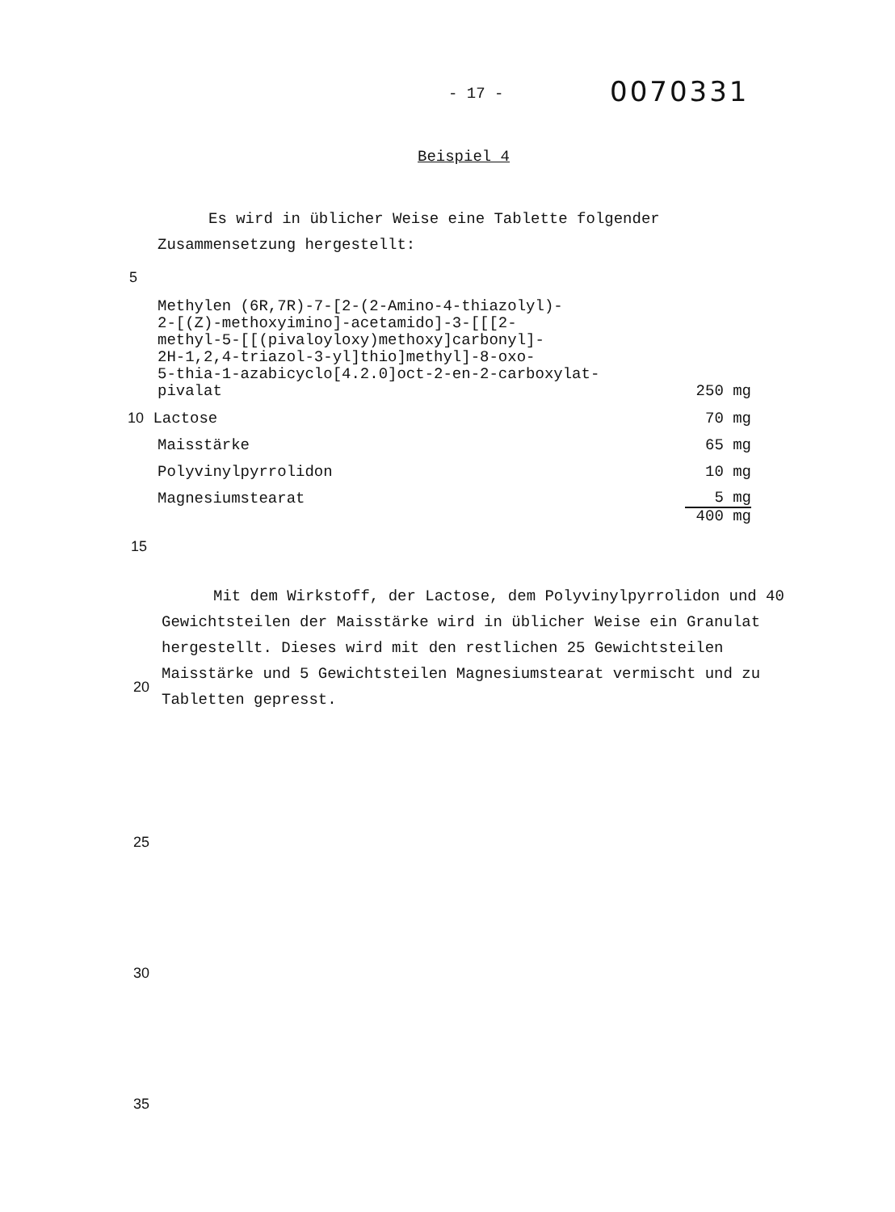- 17 -
0070331
Beispiel 4
Es wird in üblicher Weise eine Tablette folgender
Zusammensetzung hergestellt:
5
| Methylen (6R,7R)-7-[2-(2-Amino-4-thiazolyl)- 2-[(Z)-methoxyimino]-acetamido]-3-[[[2- methyl-5-[[(pivaloyloxy)methoxy]carbonyl]- 2H-1,2,4-triazol-3-yl]thio]methyl]-8-oxo- 5-thia-1-azabicyclo[4.2.0]oct-2-en-2-carboxylat- pivalat | 250 mg |
| 10 Lactose | 70 mg |
| Maisstärke | 65 mg |
| Polyvinylpyrrolidon | 10 mg |
| Magnesiumstearat | 5 mg |
| | 400 mg |
15
Mit dem Wirkstoff, der Lactose, dem Polyvinylpyrrolidon und 40 Gewichtsteilen der Maisstärke wird in üblicher Weise ein Granulat hergestellt. Dieses wird mit den restlichen 25 Gewichtsteilen Maisstärke und 5 Gewichtsteilen Magnesiumstearat vermischt und zu Tabletten gepresst.
20
25
30
35